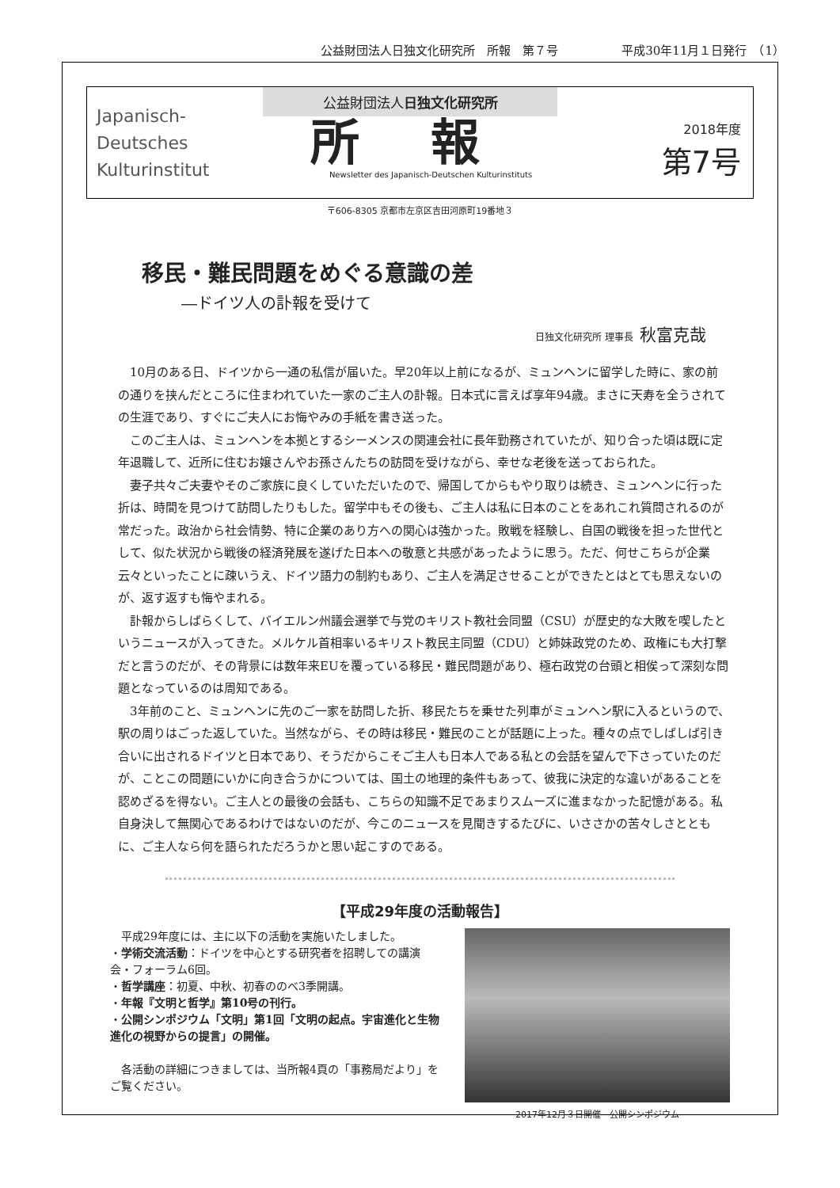公益財団法人日独文化研究所　所報　第７号 平成30年11月１日発行　（1）
Japanisch-
Deutsches
Kulturinstitut
公益財団法人日独文化研究所
所報
Newsletter des Japanisch-Deutschen Kulturinstituts
2018年度
第7号
〒606-8305 京都市左京区吉田河原町19番地３
移民・難民問題をめぐる意識の差
―ドイツ人の訃報を受けて
日独文化研究所 理事長 秋富克哉
10月のある日、ドイツから一通の私信が届いた。早20年以上前になるが、ミュンヘンに留学した時に、家の前の通りを挟んだところに住まわれていた一家のご主人の訃報。日本式に言えば享年94歳。まさに天寿を全うされての生涯であり、すぐにご夫人にお悔やみの手紙を書き送った。
このご主人は、ミュンヘンを本拠とするシーメンスの関連会社に長年勤務されていたが、知り合った頃は既に定年退職して、近所に住むお嬢さんやお孫さんたちの訪問を受けながら、幸せな老後を送っておられた。
妻子共々ご夫妻やそのご家族に良くしていただいたので、帰国してからもやり取りは続き、ミュンヘンに行った折は、時間を見つけて訪問したりもした。留学中もその後も、ご主人は私に日本のことをあれこれ質問されるのが常だった。政治から社会情勢、特に企業のあり方への関心は強かった。敗戦を経験し、自国の戦後を担った世代として、似た状況から戦後の経済発展を遂げた日本への敬意と共感があったように思う。ただ、何せこちらが企業云々といったことに疎いうえ、ドイツ語力の制約もあり、ご主人を満足させることができたとはとても思えないのが、返す返すも悔やまれる。
訃報からしばらくして、バイエルン州議会選挙で与党のキリスト教社会同盟（CSU）が歴史的な大敗を喫したというニュースが入ってきた。メルケル首相率いるキリスト教民主同盟（CDU）と姉妹政党のため、政権にも大打撃だと言うのだが、その背景には数年来EUを覆っている移民・難民問題があり、極右政党の台頭と相俟って深刻な問題となっているのは周知である。
3年前のこと、ミュンヘンに先のご一家を訪問した折、移民たちを乗せた列車がミュンヘン駅に入るというので、駅の周りはごった返していた。当然ながら、その時は移民・難民のことが話題に上った。種々の点でしばしば引き合いに出されるドイツと日本であり、そうだからこそご主人も日本人である私との会話を望んで下さっていたのだが、ことこの問題にいかに向き合うかについては、国土の地理的条件もあって、彼我に決定的な違いがあることを認めざるを得ない。ご主人との最後の会話も、こちらの知識不足であまりスムーズに進まなかった記憶がある。私自身決して無関心であるわけではないのだが、今このニュースを見聞きするたびに、いささかの苦々しさとともに、ご主人なら何を語られただろうかと思い起こすのである。
【平成29年度の活動報告】
　平成29年度には、主に以下の活動を実施いたしました。
・学術交流活動：ドイツを中心とする研究者を招聘しての講演会・フォーラム6回。
・哲学講座：初夏、中秋、初春ののべ3季開講。
・年報『文明と哲学』第10号の刊行。
・公開シンポジウム「文明」第1回「文明の起点。宇宙進化と生物進化の視野からの提言」の開催。
　各活動の詳細につきましては、当所報4頁の「事務局だより」をご覧ください。
2017年12月３日開催　公開シンポジウム